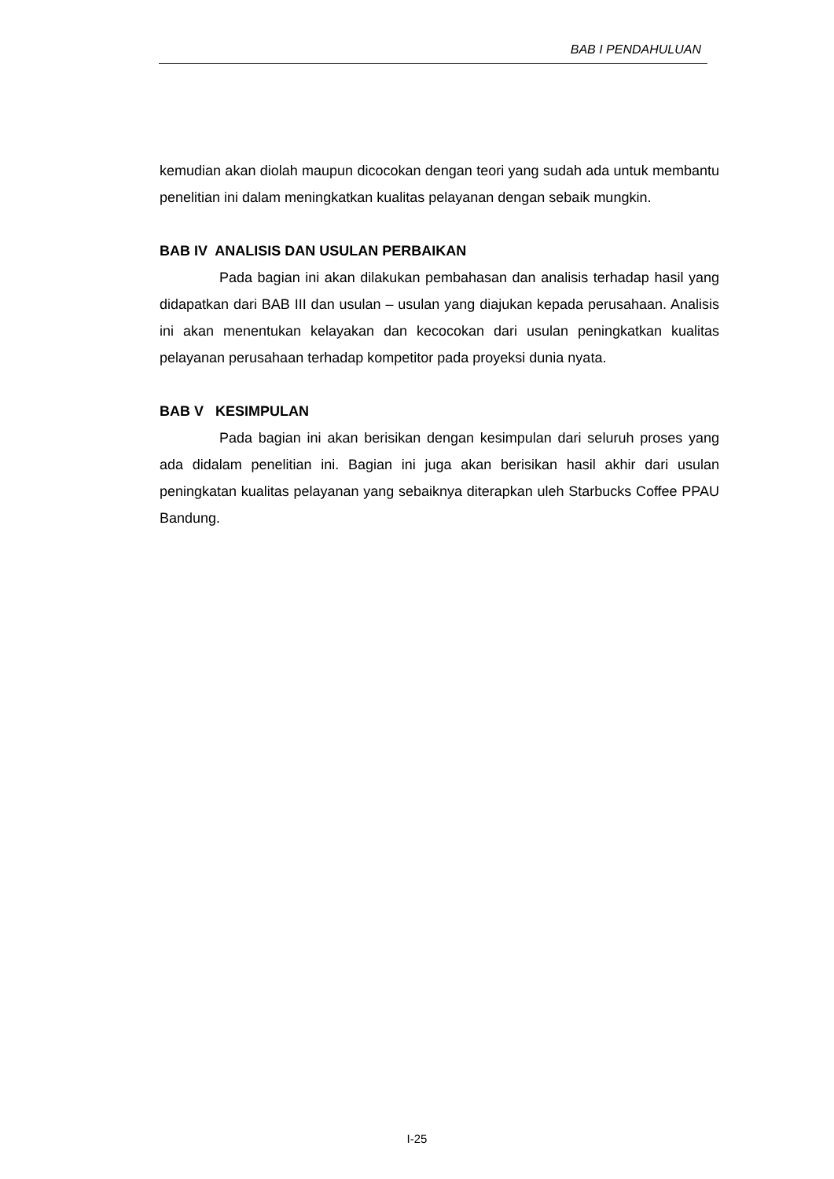BAB I PENDAHULUAN
kemudian akan diolah maupun dicocokan dengan teori yang sudah ada untuk membantu penelitian ini dalam meningkatkan kualitas pelayanan dengan sebaik mungkin.
BAB IV ANALISIS DAN USULAN PERBAIKAN
Pada bagian ini akan dilakukan pembahasan dan analisis terhadap hasil yang didapatkan dari BAB III dan usulan – usulan yang diajukan kepada perusahaan. Analisis ini akan menentukan kelayakan dan kecocokan dari usulan peningkatkan kualitas pelayanan perusahaan terhadap kompetitor pada proyeksi dunia nyata.
BAB V KESIMPULAN
Pada bagian ini akan berisikan dengan kesimpulan dari seluruh proses yang ada didalam penelitian ini. Bagian ini juga akan berisikan hasil akhir dari usulan peningkatan kualitas pelayanan yang sebaiknya diterapkan uleh Starbucks Coffee PPAU Bandung.
I-25